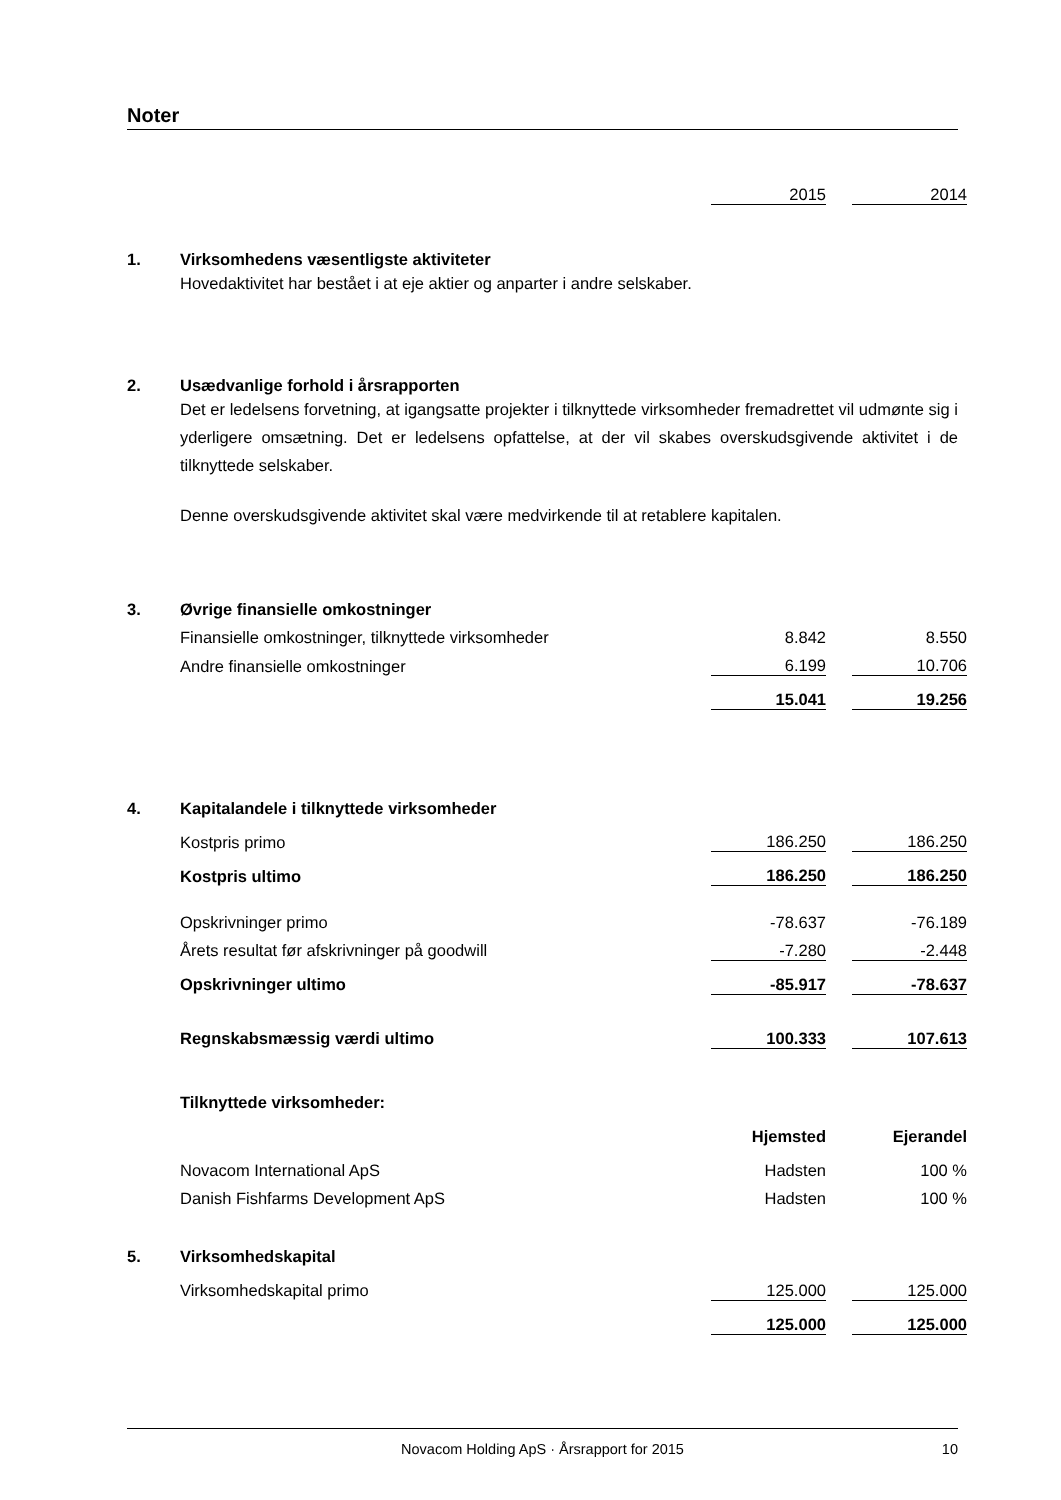Noter
| | | 2015 | | 2014 |
| 1. | Virksomhedens væsentligste aktiviteter |
Hovedaktivitet har bestået i at eje aktier og anparter i andre selskaber.
| 2. | Usædvanlige forhold i årsrapporten |
Det er ledelsens forvetning, at igangsatte projekter i tilknyttede virksomheder fremadrettet vil udmønte sig i yderligere omsætning. Det er ledelsens opfattelse, at der vil skabes overskudsgivende aktivitet i de tilknyttede selskaber.
Denne overskudsgivende aktivitet skal være medvirkende til at retablere kapitalen.
| 3. | Øvrige finansielle omkostninger | | | |
| | Finansielle omkostninger, tilknyttede virksomheder | 8.842 | | 8.550 |
| | Andre finansielle omkostninger | 6.199 | | 10.706 |
| | | 15.041 | | 19.256 |
| 4. | Kapitalandele i tilknyttede virksomheder | | | |
| | Kostpris primo | 186.250 | | 186.250 |
| | Kostpris ultimo | 186.250 | | 186.250 |
| | Opskrivninger primo | -78.637 | | -76.189 |
| | Årets resultat før afskrivninger på goodwill | -7.280 | | -2.448 |
| | Opskrivninger ultimo | -85.917 | | -78.637 |
| | Regnskabsmæssig værdi ultimo | 100.333 | | 107.613 |
| | Tilknyttede virksomheder: | | | |
| | | Hjemsted | | Ejerandel |
| | Novacom International ApS | Hadsten | | 100 % |
| | Danish Fishfarms Development ApS | Hadsten | | 100 % |
| 5. | Virksomhedskapital | | | |
| | Virksomhedskapital primo | 125.000 | | 125.000 |
| | | 125.000 | | 125.000 |
Novacom Holding ApS · Årsrapport for 2015 10